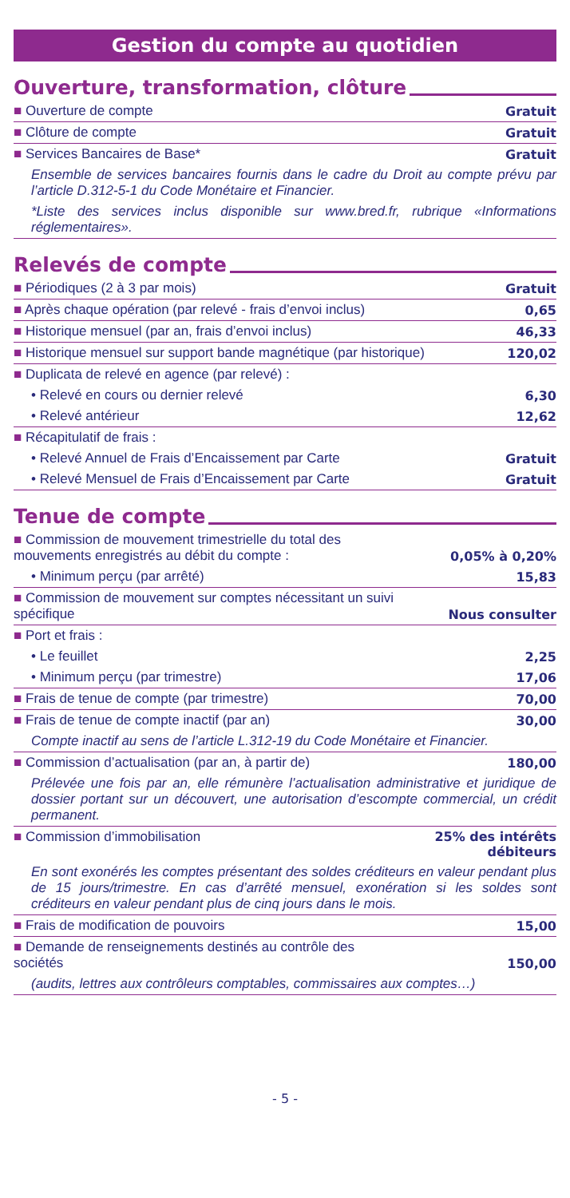Gestion du compte au quotidien
Ouverture, transformation, clôture
| ■ Ouverture de compte | Gratuit |
| ■ Clôture de compte | Gratuit |
| ■ Services Bancaires de Base* | Gratuit |
| Ensemble de services bancaires fournis dans le cadre du Droit au compte prévu par l’article D.312-5-1 du Code Monétaire et Financier. | |
| *Liste des services inclus disponible sur www.bred.fr, rubrique «Informations réglementaires». | |
Relevés de compte
| ■ Périodiques (2 à 3 par mois) | Gratuit |
| ■ Après chaque opération (par relevé - frais d’envoi inclus) | 0,65 |
| ■ Historique mensuel (par an, frais d’envoi inclus) | 46,33 |
| ■ Historique mensuel sur support bande magnétique (par historique) | 120,02 |
| ■ Duplicata de relevé en agence (par relevé) : | |
| • Relevé en cours ou dernier relevé | 6,30 |
| • Relevé antérieur | 12,62 |
| ■ Récapitulatif de frais : | |
| • Relevé Annuel de Frais d’Encaissement par Carte | Gratuit |
| • Relevé Mensuel de Frais d’Encaissement par Carte | Gratuit |
Tenue de compte
| ■ Commission de mouvement trimestrielle du total des mouvements enregistrés au débit du compte : | 0,05% à 0,20% |
| • Minimum perçu (par arrêté) | 15,83 |
| ■ Commission de mouvement sur comptes nécessitant un suivi spécifique | Nous consulter |
| ■ Port et frais : | |
| • Le feuillet | 2,25 |
| • Minimum perçu (par trimestre) | 17,06 |
| ■ Frais de tenue de compte (par trimestre) | 70,00 |
| ■ Frais de tenue de compte inactif (par an) | 30,00 |
| Compte inactif au sens de l’article L.312-19 du Code Monétaire et Financier. | |
| ■ Commission d’actualisation (par an, à partir de) | 180,00 |
| Prélevée une fois par an, elle rémunère l’actualisation administrative et juridique de dossier portant sur un découvert, une autorisation d’escompte commercial, un crédit permanent. | |
| ■ Commission d’immobilisation | 25% des intérêts débiteurs |
| En sont exonérés les comptes présentant des soldes créditeurs en valeur pendant plus de 15 jours/trimestre. En cas d’arrêté mensuel, exonération si les soldes sont créditeurs en valeur pendant plus de cinq jours dans le mois. | |
| ■ Frais de modification de pouvoirs | 15,00 |
| ■ Demande de renseignements destinés au contrôle des sociétés | 150,00 |
| (audits, lettres aux contrôleurs comptables, commissaires aux comptes…) | |
- 5 -